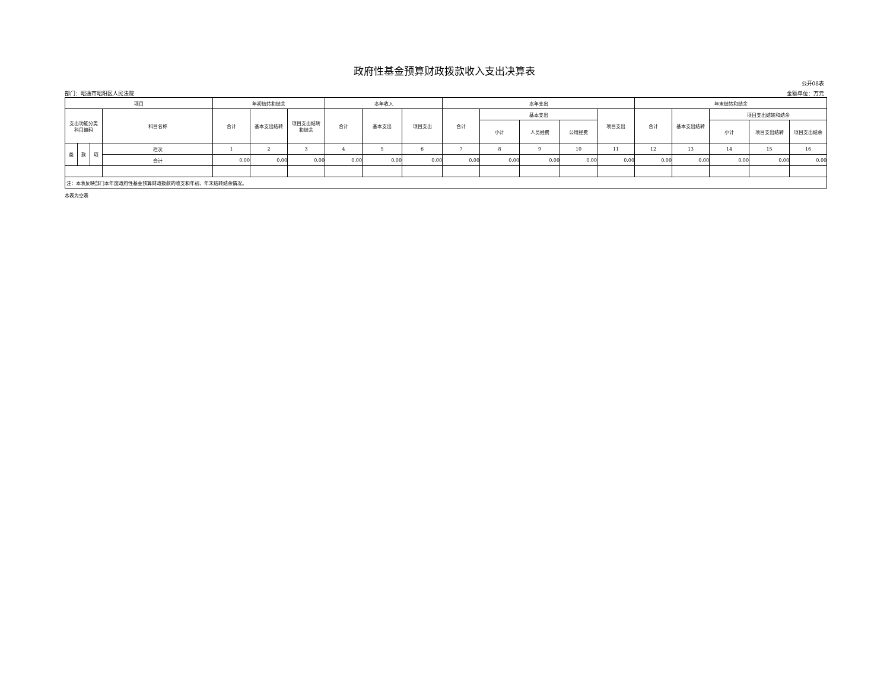政府性基金预算财政拨款收入支出决算表
公开08表
部门：昭通市昭阳区人民法院 金额单位：万元
| 项目 | | | | 年初结转和结余 | | | 本年收入 | | | 本年支出 | | | | | 年末结转和结余 | | | | |
| --- | --- | --- | --- | --- | --- | --- | --- | --- | --- | --- | --- | --- | --- | --- | --- | --- | --- | --- | --- |
| 支出功能分类 科目编码 | | | 科目名称 | 合计 | 基本支出结转 | 项目支出结转 和结余 | 合计 | 基本支出 | 项目支出 | 合计 | 基本支出 | | | 项目支出 | 合计 | 基本支出结转 | 项目支出结转和结余 | | |
| | | | | | | | | | | | 小计 | 人员经费 | 公用经费 | | | | 小计 | 项目支出结转 | 项目支出结余 |
| 类 | 款 | 项 | 栏次 | 1 | 2 | 3 | 4 | 5 | 6 | 7 | 8 | 9 | 10 | 11 | 12 | 13 | 14 | 15 | 16 |
| | | | 合计 | 0.00 | 0.00 | 0.00 | 0.00 | 0.00 | 0.00 | 0.00 | 0.00 | 0.00 | 0.00 | 0.00 | 0.00 | 0.00 | 0.00 | 0.00 | 0.00 |
| 注：本表反映部门本年度政府性基金预算财政拨款的收支和年初、年末结转结余情况。 | | | | | | | | | | | | | | | | | | | |
本表为空表